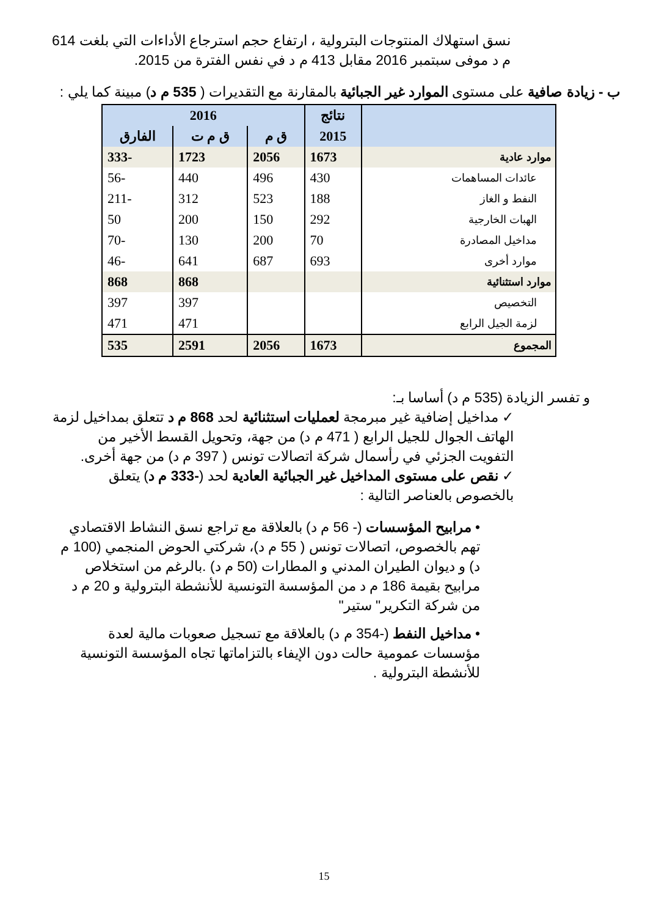نسق استهلاك المنتوجات البترولية ، ارتفاع حجم استرجاع الأداءات التي بلغت 614 م د موفى سبتمبر 2016 مقابل 413 م د في نفس الفترة من 2015.
ب - زيادة صافية على مستوى الموارد غير الجبائية بالمقارنة مع التقديرات ( 535 م د) مبينة كما يلي :
| | نتائج | 2016 | | |
| --- | --- | --- | --- | --- |
| | 2015 | ق م | ق م ت | الفارق |
| موارد عادية | 1673 | 2056 | 1723 | -333 |
| عائدات المساهمات | 430 | 496 | 440 | -56 |
| النفط و الغاز | 188 | 523 | 312 | -211 |
| الهبات الخارجية | 292 | 150 | 200 | 50 |
| مداخيل المصادرة | 70 | 200 | 130 | -70 |
| موارد أخرى | 693 | 687 | 641 | -46 |
| موارد استثنائية | | | 868 | 868 |
| التخصيص | | | 397 | 397 |
| لزمة الجيل الرابع | | | 471 | 471 |
| المجموع | 1673 | 2056 | 2591 | 535 |
و تفسر الزيادة (535 م د) أساسا بـ:
✓ مداخيل إضافية غير مبرمجة لعمليات استثنائية لحد 868 م د تتعلق بمداخيل لزمة الهاتف الجوال للجيل الرابع ( 471 م د) من جهة، وتحويل القسط الأخير من التفويت الجزئي في رأسمال شركة اتصالات تونس ( 397 م د) من جهة أخرى.
✓ نقص على مستوى المداخيل غير الجبائية العادية لحد (-333 م د) يتعلق بالخصوص بالعناصر التالية :
• مرابيح المؤسسات (- 56 م د) بالعلاقة مع تراجع نسق النشاط الاقتصادي تهم بالخصوص، اتصالات تونس ( 55 م د)، شركتي الحوض المنجمي (100 م د) و ديوان الطيران المدني و المطارات (50 م د) .بالرغم من استخلاص مرابيح بقيمة 186 م د من المؤسسة التونسية للأنشطة البترولية و 20 م د من شركة التكرير" ستير"
• مداخيل النفط (-354 م د) بالعلاقة مع تسجيل صعوبات مالية لعدة مؤسسات عمومية حالت دون الإيفاء بالتزاماتها تجاه المؤسسة التونسية للأنشطة البترولية .
15